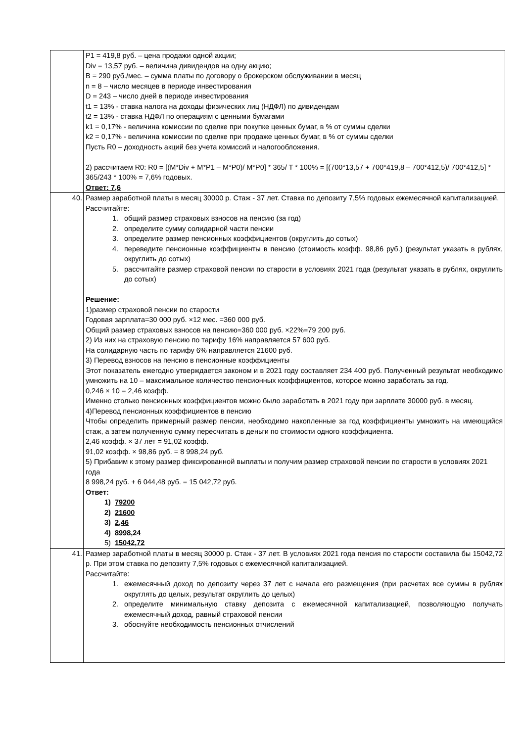| | P1 = 419,8 руб. – цена продажи одной акции; Div = 13,57 руб. – величина дивидендов на одну акцию; B = 290 руб./мес. – сумма платы по договору о брокерском обслуживании в месяц n = 8 – число месяцев в периоде инвестирования D = 243 – число дней в периоде инвестирования t1 = 13% - ставка налога на доходы физических лиц (НДФЛ) по дивидендам t2 = 13% - ставка НДФЛ по операциям с ценными бумагами k1 = 0,17% - величина комиссии по сделке при покупке ценных бумаг, в % от суммы сделки k2 = 0,17% - величина комиссии по сделке при продаже ценных бумаг, в % от суммы сделки Пусть R0 – доходность акций без учета комиссий и налогообложения. 2) рассчитаем R0: R0 = [(M*Div + M*P1 – M*P0)/ M*P0] * 365/ T * 100% = [(700*13,57 + 700*419,8 – 700*412,5)/ 700*412,5] * 365/243 * 100% = 7,6% годовых. Ответ: 7,6 |
| 40. | Размер заработной платы в месяц 30000 р. Стаж - 37 лет. Ставка по депозиту 7,5% годовых ежемесячной капитализацией. Рассчитайте: 1. общий размер страховых взносов на пенсию (за год) 2. определите сумму солидарной части пенсии 3. определите размер пенсионных коэффициентов (округлить до сотых) 4. переведите пенсионные коэффициенты в пенсию (стоимость коэфф. 98,86 руб.) (результат указать в рублях, округлить до сотых) 5. рассчитайте размер страховой пенсии по старости в условиях 2021 года (результат указать в рублях, округлить до сотых) Решение: 1)размер страховой пенсии по старости Годовая зарплата=30 000 руб. ×12 мес. =360 000 руб. Общий размер страховых взносов на пенсию=360 000 руб. ×22%=79 200 руб. 2) Из них на страховую пенсию по тарифу 16% направляется 57 600 руб. На солидарную часть по тарифу 6% направляется 21600 руб. 3) Перевод взносов на пенсию в пенсионные коэффициенты Этот показатель ежегодно утверждается законом и в 2021 году составляет 234 400 руб. Получен­ный результат необходимо умножить на 10 – максимальное количество пенсионных коэффициен­тов, которое можно заработать за год. 0,246 × 10 = 2,46 коэфф. Именно столько пенсионных коэффициентов можно было заработать в 2021 году при зарплате 30000 руб. в месяц. 4)Перевод пенсионных коэффициентов в пенсию Чтобы определить примерный размер пенсии, необходимо накопленные за год коэффициенты умножить на имеющийся стаж, а затем полученную сумму пересчитать в деньги по стоимости од­ного коэффициента. 2,46 коэфф. × 37 лет = 91,02 коэфф. 91,02 коэфф. × 98,86 руб. = 8 998,24 руб. 5) Прибавим к этому размер фиксированной выплаты и получим размер страховой пенсии по ста­рости в условиях 2021 года 8 998,24 руб. + 6 044,48 руб. = 15 042,72 руб. Ответ: 1) 79200 2) 21600 3) 2,46 4) 8998,24 5) 15042,72 |
| 41. | Размер заработной платы в месяц 30000 р. Стаж - 37 лет. В условиях 2021 года пенсия по старо­сти составила бы 15042,72 р. При этом ставка по депозиту 7,5% годовых с ежемесячной капитали­зацией. Рассчитайте: 1. ежемесячный доход по депозиту через 37 лет с начала его размещения (при расчетах все суммы в рублях округлять до целых, результат округлить до целых) 2. определите минимальную ставку депозита с ежемесячной капитализацией, позволяющую получать ежемесячный доход, равный страховой пенсии 3. обоснуйте необходимость пенсионных отчислений |